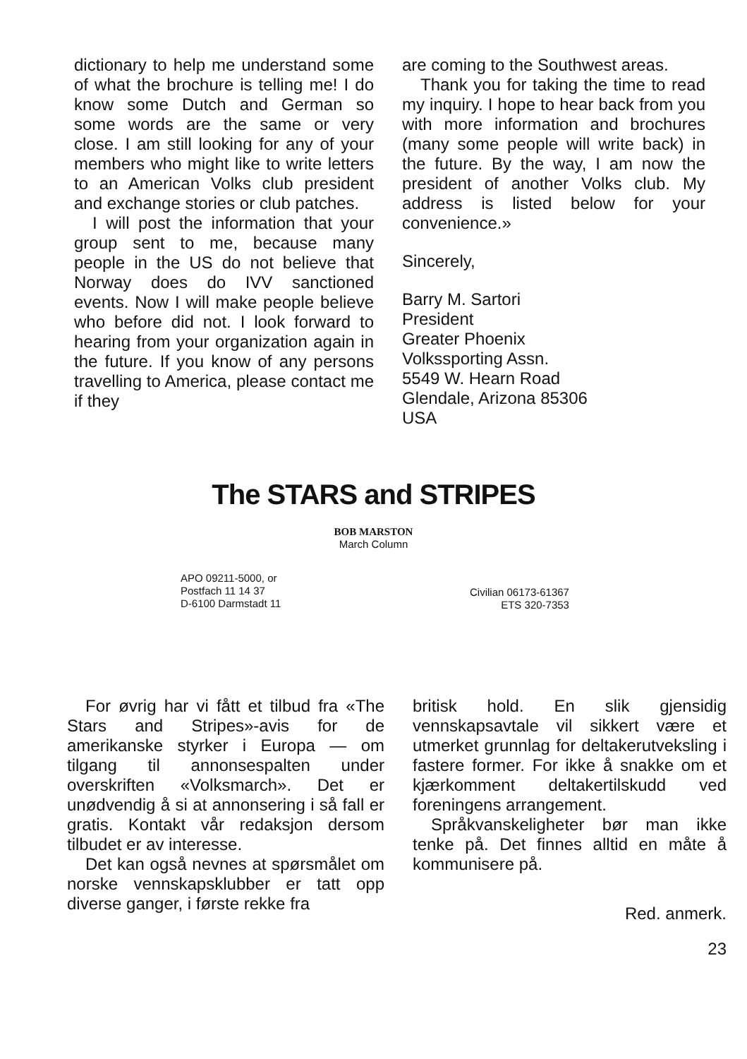dictionary to help me understand some of what the brochure is telling me! I do know some Dutch and German so some words are the same or very close. I am still looking for any of your members who might like to write letters to an American Volks club president and exchange stories or club patches.
I will post the information that your group sent to me, because many people in the US do not believe that Norway does do IVV sanctioned events. Now I will make people believe who before did not. I look forward to hearing from your organization again in the future. If you know of any persons travelling to America, please contact me if they
are coming to the Southwest areas.
Thank you for taking the time to read my inquiry. I hope to hear back from you with more information and brochures (many some people will write back) in the future. By the way, I am now the president of another Volks club. My address is listed below for your convenience.»
Sincerely,
Barry M. Sartori
President
Greater Phoenix
Volkssporting Assn.
5549 W. Hearn Road
Glendale, Arizona 85306
USA
The STARS and STRIPES
BOB MARSTON
March Column
APO 09211-5000, or
Postfach 11 14 37
D-6100 Darmstadt 11
Civilian 06173-61367
ETS 320-7353
For øvrig har vi fått et tilbud fra «The Stars and Stripes»-avis for de amerikanske styrker i Europa — om tilgang til annonsespalten under overskriften «Volksmarch». Det er unødvendig å si at annonsering i så fall er gratis. Kontakt vår redaksjon dersom tilbudet er av interesse.
Det kan også nevnes at spørsmålet om norske vennskapsklubber er tatt opp diverse ganger, i første rekke fra
britisk hold. En slik gjensidig vennskapsavtale vil sikkert være et utmerket grunnlag for deltakerutveksling i fastere former. For ikke å snakke om et kjærkomment deltakertilskudd ved foreningens arrangement.
Språkvanskeligheter bør man ikke tenke på. Det finnes alltid en måte å kommunisere på.
Red. anmerk.
23